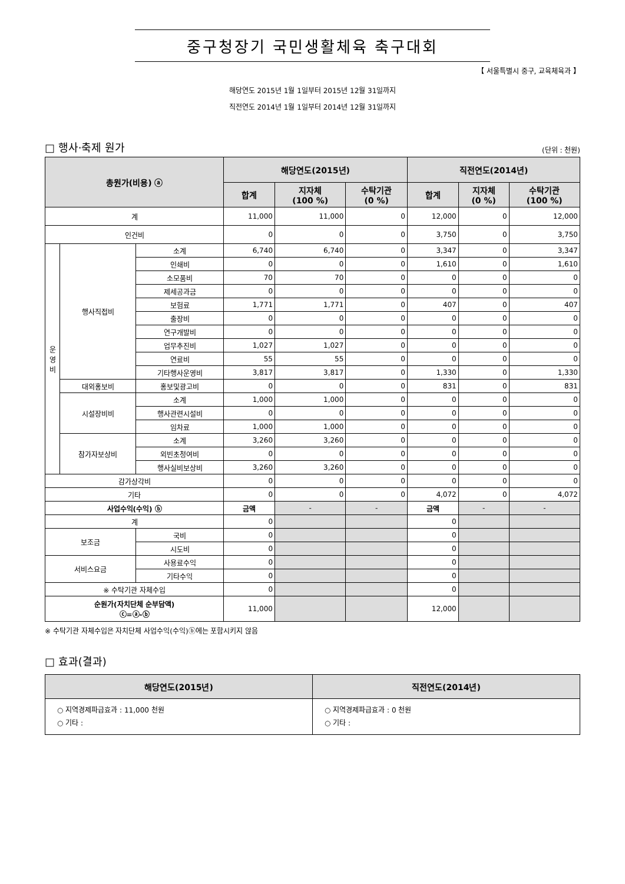중구청장기 국민생활체육 축구대회
【 서울특별시 중구, 교육체육과 】
해당연도 2015년 1월 1일부터 2015년 12월 31일까지
직전연도 2014년 1월 1일부터 2014년 12월 31일까지
□ 행사·축제 원가 (단위 : 천원)
| 총원가(비용) ⓐ | | | 해당연도(2015년) | | | 직전연도(2014년) | | |
| --- | --- | --- | --- | --- | --- | --- | --- | --- |
| | | | 합계 | 지자체 (100 %) | 수탁기관 (0 %) | 합계 | 지자체 (0 %) | 수탁기관 (100 %) |
| 계 | | | 11,000 | 11,000 | 0 | 12,000 | 0 | 12,000 |
| 인건비 | | | 0 | 0 | 0 | 3,750 | 0 | 3,750 |
| 운 영 비 | 행사직접비 | 소계 | 6,740 | 6,740 | 0 | 3,347 | 0 | 3,347 |
| | | 인쇄비 | 0 | 0 | 0 | 1,610 | 0 | 1,610 |
| | | 소모품비 | 70 | 70 | 0 | 0 | 0 | 0 |
| | | 제세공과금 | 0 | 0 | 0 | 0 | 0 | 0 |
| | | 보험료 | 1,771 | 1,771 | 0 | 407 | 0 | 407 |
| | | 출장비 | 0 | 0 | 0 | 0 | 0 | 0 |
| | | 연구개발비 | 0 | 0 | 0 | 0 | 0 | 0 |
| | | 업무추진비 | 1,027 | 1,027 | 0 | 0 | 0 | 0 |
| | | 연료비 | 55 | 55 | 0 | 0 | 0 | 0 |
| | | 기타행사운영비 | 3,817 | 3,817 | 0 | 1,330 | 0 | 1,330 |
| | 대외홍보비 | 홍보및광고비 | 0 | 0 | 0 | 831 | 0 | 831 |
| | 시설장비비 | 소계 | 1,000 | 1,000 | 0 | 0 | 0 | 0 |
| | | 행사관련시설비 | 0 | 0 | 0 | 0 | 0 | 0 |
| | | 임차료 | 1,000 | 1,000 | 0 | 0 | 0 | 0 |
| | 참가자보상비 | 소계 | 3,260 | 3,260 | 0 | 0 | 0 | 0 |
| | | 외빈초청여비 | 0 | 0 | 0 | 0 | 0 | 0 |
| | | 행사실비보상비 | 3,260 | 3,260 | 0 | 0 | 0 | 0 |
| 감가상각비 | | | 0 | 0 | 0 | 0 | 0 | 0 |
| 기타 | | | 0 | 0 | 0 | 4,072 | 0 | 4,072 |
| 사업수익(수익) ⓑ | | | 금액 | - | - | 금액 | - | - |
| 계 | | | 0 | | | 0 | | |
| 보조금 | | 국비 | 0 | | | 0 | | |
| | | 시도비 | 0 | | | 0 | | |
| 서비스요금 | | 사용료수익 | 0 | | | 0 | | |
| | | 기타수익 | 0 | | | 0 | | |
| ※ 수탁기관 자체수입 | | | 0 | | | 0 | | |
| 순원가(자치단체 순부담액) ⓒ=ⓐ-ⓑ | | | 11,000 | | | 12,000 | | |
※ 수탁기관 자체수입은 자치단체 사업수익(수익)ⓑ에는 포함시키지 않음
□ 효과(결과)
| 해당연도(2015년) | 직전연도(2014년) |
| --- | --- |
| ○ 지역경제파급효과 : 11,000 천원 ○ 기타 : | ○ 지역경제파급효과 : 0 천원 ○ 기타 : |